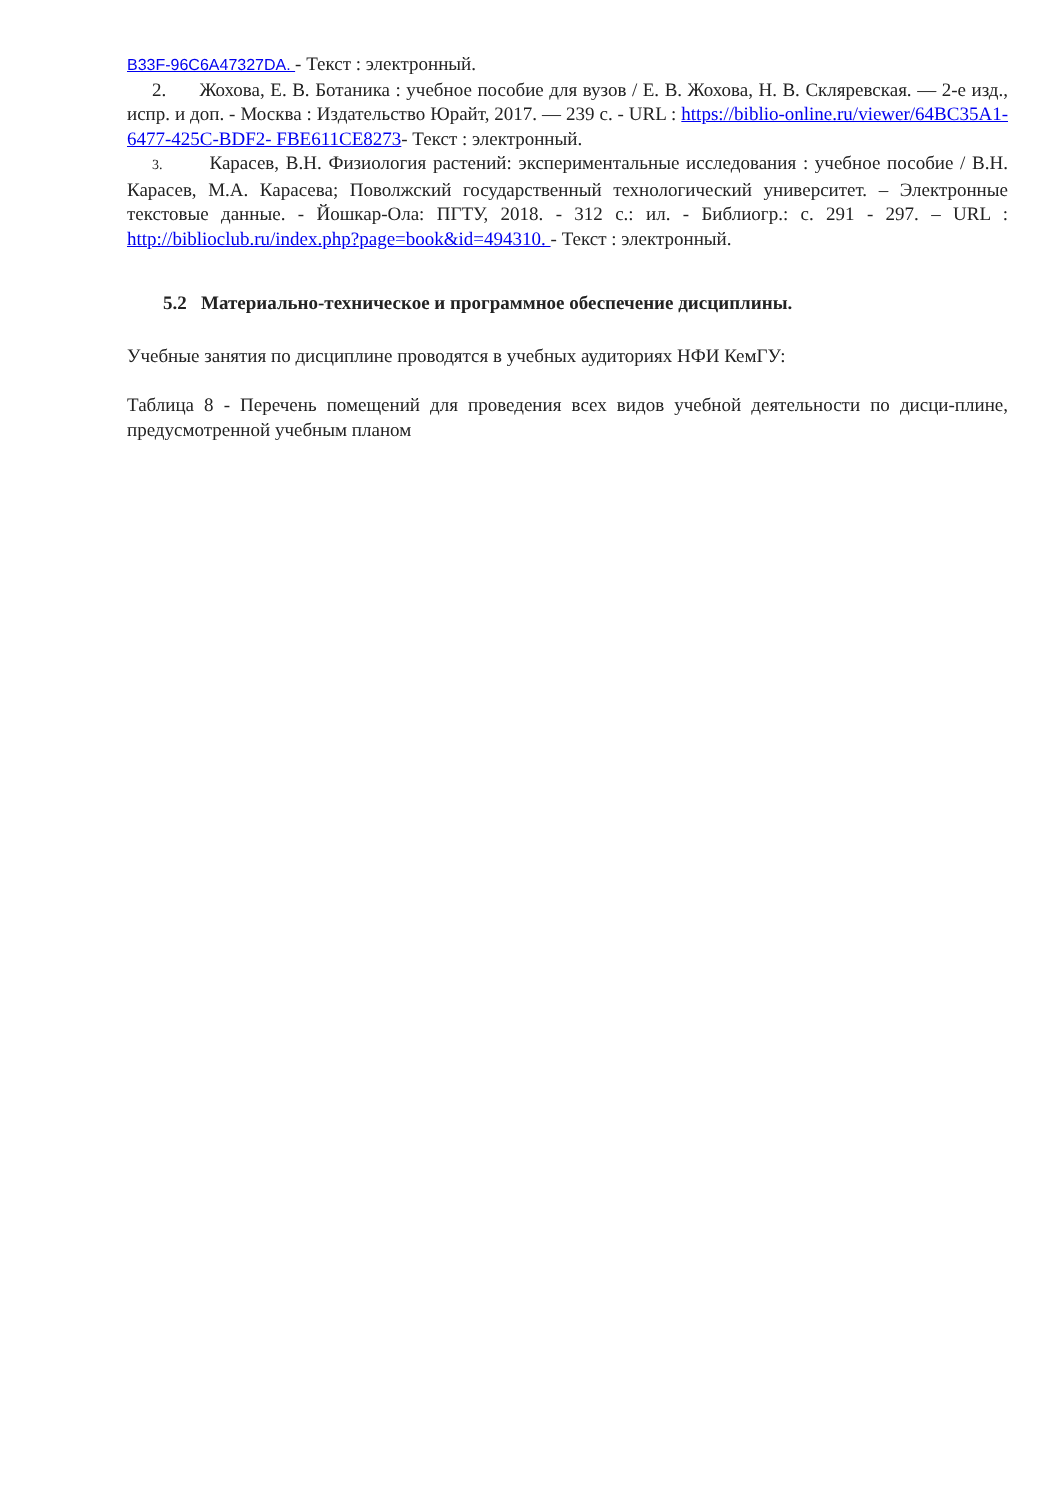B33F-96C6A47327DA. - Текст : электронный.
2. Жохова, Е. В. Ботаника : учебное пособие для вузов / Е. В. Жохова, Н. В. Скляревская. — 2-е изд., испр. и доп. - Москва : Издательство Юрайт, 2017. — 239 с. - URL : https://biblio-online.ru/viewer/64BC35A1-6477-425C-BDF2- FBE611CE8273- Текст : электронный.
3. Карасев, В.Н. Физиология растений: экспериментальные исследования : учебное пособие / В.Н. Карасев, М.А. Карасева; Поволжский государственный технологический университет. – Электронные текстовые данные. - Йошкар-Ола: ПГТУ, 2018. - 312 с.: ил. - Библиогр.: с. 291 - 297. – URL : http://biblioclub.ru/index.php?page=book&id=494310. - Текст : электронный.
5.2 Материально-техническое и программное обеспечение дисциплины.
Учебные занятия по дисциплине проводятся в учебных аудиториях НФИ КемГУ:
Таблица 8 - Перечень помещений для проведения всех видов учебной деятельности по дисци-плине, предусмотренной учебным планом